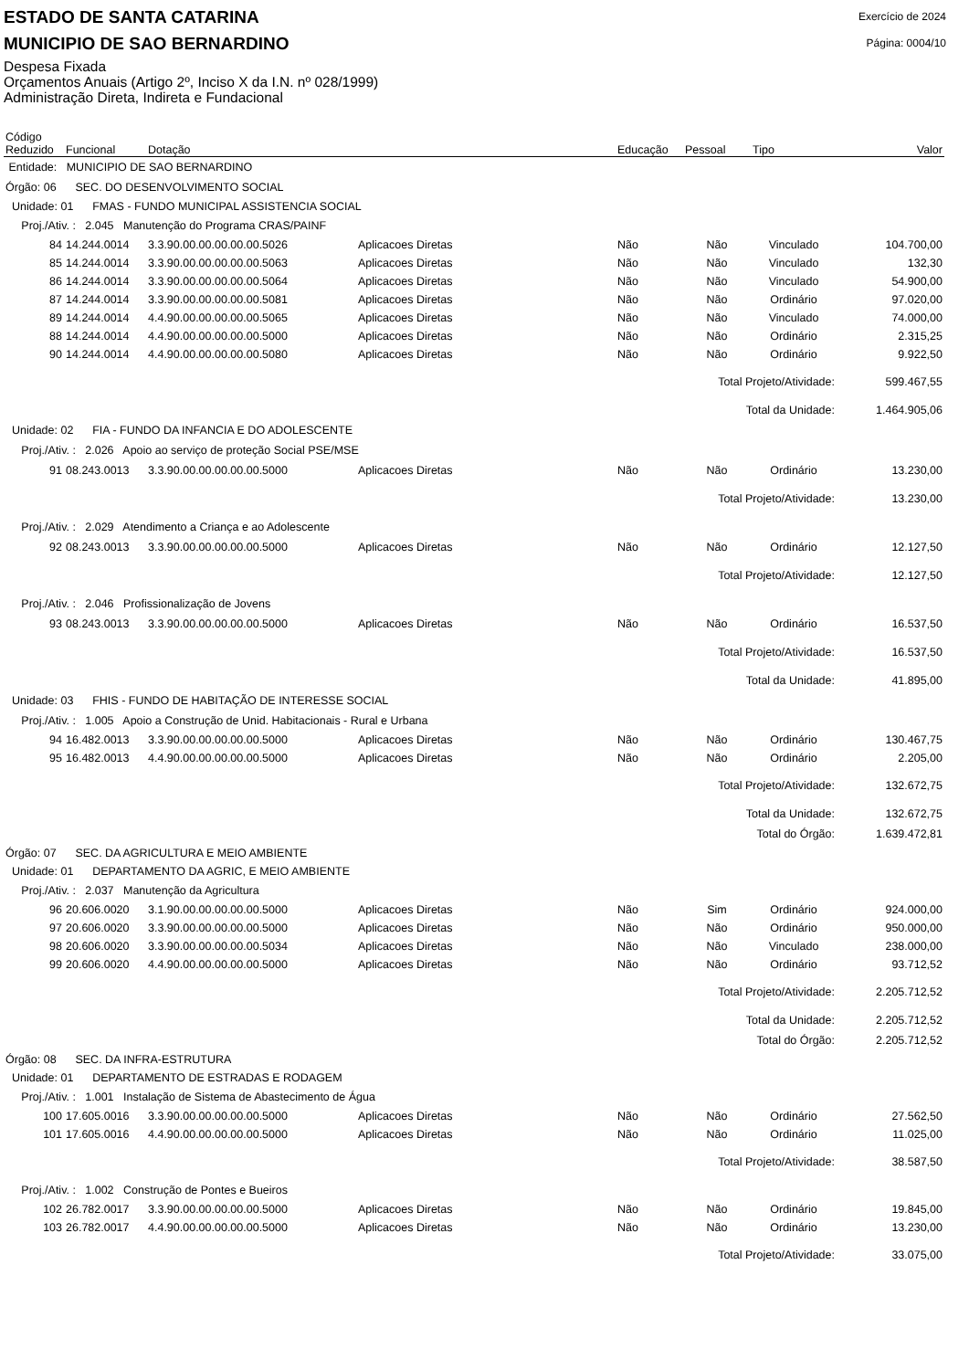ESTADO DE SANTA CATARINA
Exercício de 2024
MUNICIPIO DE SAO BERNARDINO
Página: 0004/10
Despesa Fixada
Orçamentos Anuais (Artigo 2º, Inciso X da I.N. nº 028/1999)
Administração Direta, Indireta e Fundacional
| Código Reduzido | Funcional | Dotação | | Educação | Pessoal | Tipo | Valor |
| --- | --- | --- | --- | --- | --- | --- | --- |
| Entidade: MUNICIPIO DE SAO BERNARDINO | | | | | | | |
| Órgão: 06 SEC. DO DESENVOLVIMENTO SOCIAL | | | | | | | |
| Unidade: 01 FMAS - FUNDO MUNICIPAL ASSISTENCIA SOCIAL | | | | | | | |
| Proj./Ativ. : 2.045 Manutenção do Programa CRAS/PAINF | | | | | | | |
| 84 | 14.244.0014 | 3.3.90.00.00.00.00.00.5026 | Aplicacoes Diretas | Não | Não | Vinculado | 104.700,00 |
| 85 | 14.244.0014 | 3.3.90.00.00.00.00.00.5063 | Aplicacoes Diretas | Não | Não | Vinculado | 132,30 |
| 86 | 14.244.0014 | 3.3.90.00.00.00.00.00.5064 | Aplicacoes Diretas | Não | Não | Vinculado | 54.900,00 |
| 87 | 14.244.0014 | 3.3.90.00.00.00.00.00.5081 | Aplicacoes Diretas | Não | Não | Ordinário | 97.020,00 |
| 89 | 14.244.0014 | 4.4.90.00.00.00.00.00.5065 | Aplicacoes Diretas | Não | Não | Vinculado | 74.000,00 |
| 88 | 14.244.0014 | 4.4.90.00.00.00.00.00.5000 | Aplicacoes Diretas | Não | Não | Ordinário | 2.315,25 |
| 90 | 14.244.0014 | 4.4.90.00.00.00.00.00.5080 | Aplicacoes Diretas | Não | Não | Ordinário | 9.922,50 |
| Total Projeto/Atividade: | | | | | | | 599.467,55 |
| Total da Unidade: | | | | | | | 1.464.905,06 |
| Unidade: 02 FIA - FUNDO DA INFANCIA E DO ADOLESCENTE | | | | | | | |
| Proj./Ativ. : 2.026 Apoio ao serviço de proteção Social PSE/MSE | | | | | | | |
| 91 | 08.243.0013 | 3.3.90.00.00.00.00.00.5000 | Aplicacoes Diretas | Não | Não | Ordinário | 13.230,00 |
| Total Projeto/Atividade: | | | | | | | 13.230,00 |
| Proj./Ativ. : 2.029 Atendimento a Criança e ao Adolescente | | | | | | | |
| 92 | 08.243.0013 | 3.3.90.00.00.00.00.00.5000 | Aplicacoes Diretas | Não | Não | Ordinário | 12.127,50 |
| Total Projeto/Atividade: | | | | | | | 12.127,50 |
| Proj./Ativ. : 2.046 Profissionalização de Jovens | | | | | | | |
| 93 | 08.243.0013 | 3.3.90.00.00.00.00.00.5000 | Aplicacoes Diretas | Não | Não | Ordinário | 16.537,50 |
| Total Projeto/Atividade: | | | | | | | 16.537,50 |
| Total da Unidade: | | | | | | | 41.895,00 |
| Unidade: 03 FHIS - FUNDO DE HABITAÇÃO DE INTERESSE SOCIAL | | | | | | | |
| Proj./Ativ. : 1.005 Apoio a Construção de Unid. Habitacionais - Rural e Urbana | | | | | | | |
| 94 | 16.482.0013 | 3.3.90.00.00.00.00.00.5000 | Aplicacoes Diretas | Não | Não | Ordinário | 130.467,75 |
| 95 | 16.482.0013 | 4.4.90.00.00.00.00.00.5000 | Aplicacoes Diretas | Não | Não | Ordinário | 2.205,00 |
| Total Projeto/Atividade: | | | | | | | 132.672,75 |
| Total da Unidade: | | | | | | | 132.672,75 |
| Total do Órgão: | | | | | | | 1.639.472,81 |
| Órgão: 07 SEC. DA AGRICULTURA E MEIO AMBIENTE | | | | | | | |
| Unidade: 01 DEPARTAMENTO DA AGRIC, E MEIO AMBIENTE | | | | | | | |
| Proj./Ativ. : 2.037 Manutenção da Agricultura | | | | | | | |
| 96 | 20.606.0020 | 3.1.90.00.00.00.00.00.5000 | Aplicacoes Diretas | Não | Sim | Ordinário | 924.000,00 |
| 97 | 20.606.0020 | 3.3.90.00.00.00.00.00.5000 | Aplicacoes Diretas | Não | Não | Ordinário | 950.000,00 |
| 98 | 20.606.0020 | 3.3.90.00.00.00.00.00.5034 | Aplicacoes Diretas | Não | Não | Vinculado | 238.000,00 |
| 99 | 20.606.0020 | 4.4.90.00.00.00.00.00.5000 | Aplicacoes Diretas | Não | Não | Ordinário | 93.712,52 |
| Total Projeto/Atividade: | | | | | | | 2.205.712,52 |
| Total da Unidade: | | | | | | | 2.205.712,52 |
| Total do Órgão: | | | | | | | 2.205.712,52 |
| Órgão: 08 SEC. DA INFRA-ESTRUTURA | | | | | | | |
| Unidade: 01 DEPARTAMENTO DE ESTRADAS E RODAGEM | | | | | | | |
| Proj./Ativ. : 1.001 Instalação de Sistema de Abastecimento de Água | | | | | | | |
| 100 | 17.605.0016 | 3.3.90.00.00.00.00.00.5000 | Aplicacoes Diretas | Não | Não | Ordinário | 27.562,50 |
| 101 | 17.605.0016 | 4.4.90.00.00.00.00.00.5000 | Aplicacoes Diretas | Não | Não | Ordinário | 11.025,00 |
| Total Projeto/Atividade: | | | | | | | 38.587,50 |
| Proj./Ativ. : 1.002 Construção de Pontes e Bueiros | | | | | | | |
| 102 | 26.782.0017 | 3.3.90.00.00.00.00.00.5000 | Aplicacoes Diretas | Não | Não | Ordinário | 19.845,00 |
| 103 | 26.782.0017 | 4.4.90.00.00.00.00.00.5000 | Aplicacoes Diretas | Não | Não | Ordinário | 13.230,00 |
| Total Projeto/Atividade: | | | | | | | 33.075,00 |